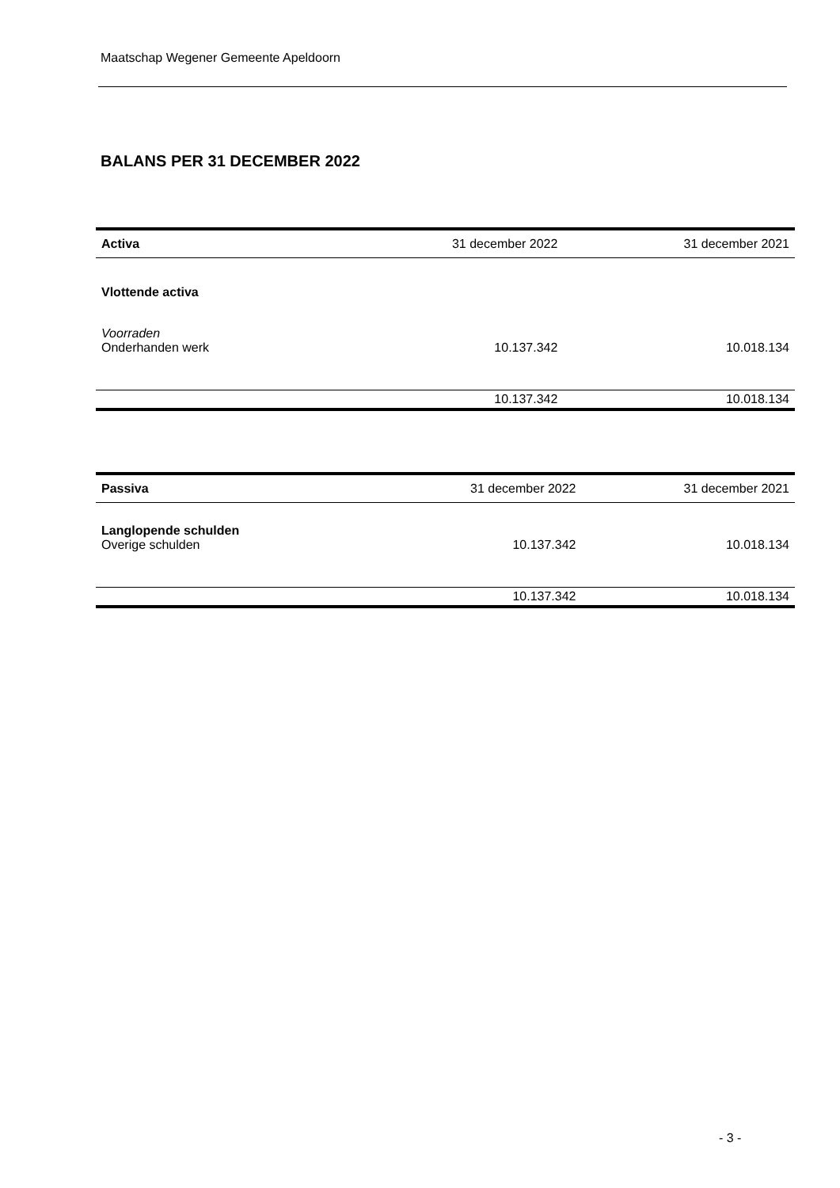Maatschap Wegener Gemeente Apeldoorn
BALANS PER 31 DECEMBER 2022
| Activa | 31 december 2022 | 31 december 2021 |
| --- | --- | --- |
| Vlottende activa | | |
| Voorraden | | |
| Onderhanden werk | 10.137.342 | 10.018.134 |
| | 10.137.342 | 10.018.134 |
| Passiva | 31 december 2022 | 31 december 2021 |
| --- | --- | --- |
| Langlopende schulden | | |
| Overige schulden | 10.137.342 | 10.018.134 |
| | 10.137.342 | 10.018.134 |
- 3 -